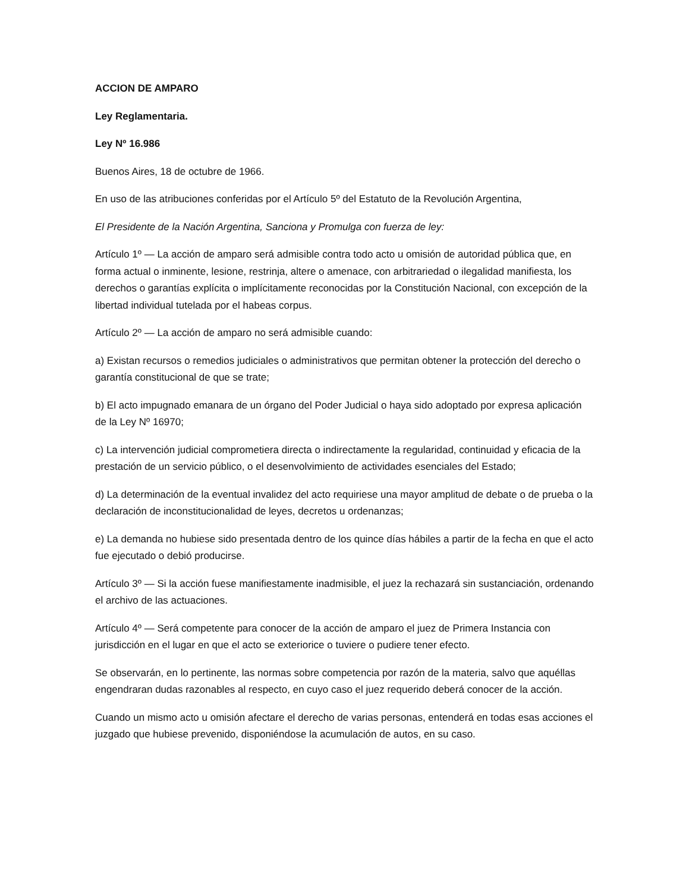ACCION DE AMPARO
Ley Reglamentaria.
Ley Nº 16.986
Buenos Aires, 18 de octubre de 1966.
En uso de las atribuciones conferidas por el Artículo 5º del Estatuto de la Revolución Argentina,
El Presidente de la Nación Argentina, Sanciona y Promulga con fuerza de ley:
Artículo 1º — La acción de amparo será admisible contra todo acto u omisión de autoridad pública que, en forma actual o inminente, lesione, restrinja, altere o amenace, con arbitrariedad o ilegalidad manifiesta, los derechos o garantías explícita o implícitamente reconocidas por la Constitución Nacional, con excepción de la libertad individual tutelada por el habeas corpus.
Artículo 2º — La acción de amparo no será admisible cuando:
a) Existan recursos o remedios judiciales o administrativos que permitan obtener la protección del derecho o garantía constitucional de que se trate;
b) El acto impugnado emanara de un órgano del Poder Judicial o haya sido adoptado por expresa aplicación de la Ley Nº 16970;
c) La intervención judicial comprometiera directa o indirectamente la regularidad, continuidad y eficacia de la prestación de un servicio público, o el desenvolvimiento de actividades esenciales del Estado;
d) La determinación de la eventual invalidez del acto requiriese una mayor amplitud de debate o de prueba o la declaración de inconstitucionalidad de leyes, decretos u ordenanzas;
e) La demanda no hubiese sido presentada dentro de los quince días hábiles a partir de la fecha en que el acto fue ejecutado o debió producirse.
Artículo 3º — Si la acción fuese manifiestamente inadmisible, el juez la rechazará sin sustanciación, ordenando el archivo de las actuaciones.
Artículo 4º — Será competente para conocer de la acción de amparo el juez de Primera Instancia con jurisdicción en el lugar en que el acto se exteriorice o tuviere o pudiere tener efecto.
Se observarán, en lo pertinente, las normas sobre competencia por razón de la materia, salvo que aquéllas engendraran dudas razonables al respecto, en cuyo caso el juez requerido deberá conocer de la acción.
Cuando un mismo acto u omisión afectare el derecho de varias personas, entenderá en todas esas acciones el juzgado que hubiese prevenido, disponiéndose la acumulación de autos, en su caso.